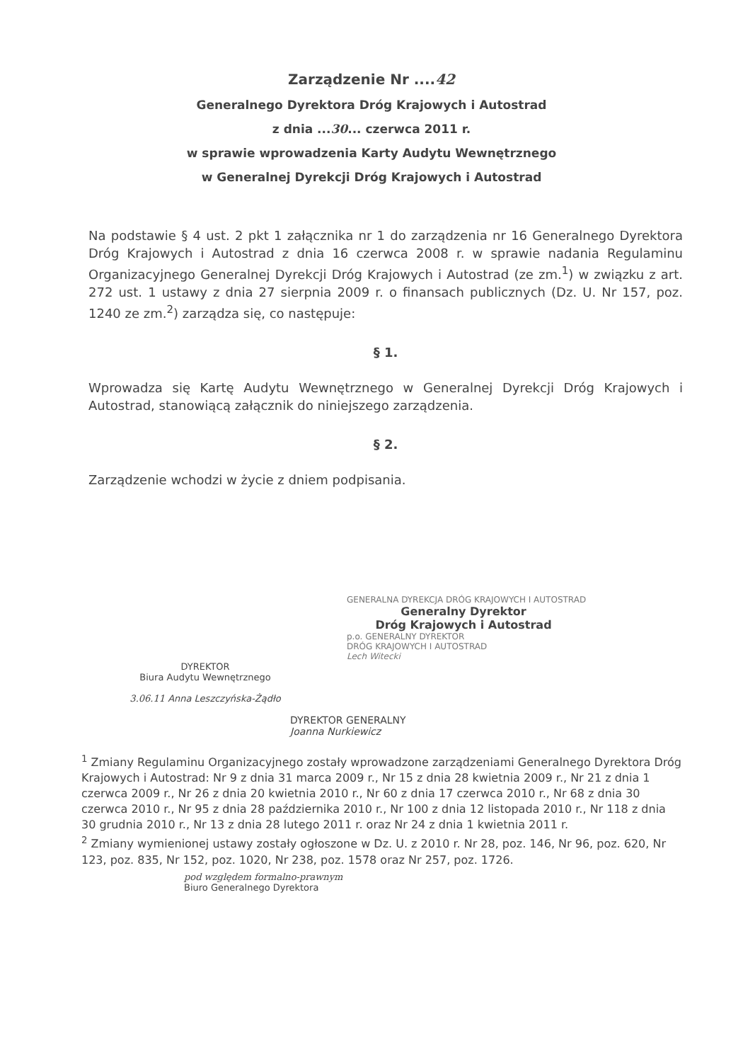Zarządzenie Nr ....42
Generalnego Dyrektora Dróg Krajowych i Autostrad
z dnia ...30... czerwca 2011 r.
w sprawie wprowadzenia Karty Audytu Wewnętrznego
w Generalnej Dyrekcji Dróg Krajowych i Autostrad
Na podstawie § 4 ust. 2 pkt 1 załącznika nr 1 do zarządzenia nr 16 Generalnego Dyrektora Dróg Krajowych i Autostrad z dnia 16 czerwca 2008 r. w sprawie nadania Regulaminu Organizacyjnego Generalnej Dyrekcji Dróg Krajowych i Autostrad (ze zm.<sup>1</sup>) w związku z art. 272 ust. 1 ustawy z dnia 27 sierpnia 2009 r. o finansach publicznych (Dz. U. Nr 157, poz. 1240 ze zm.<sup>2</sup>) zarządza się, co następuje:
§ 1.
Wprowadza się Kartę Audytu Wewnętrznego w Generalnej Dyrekcji Dróg Krajowych i Autostrad, stanowiącą załącznik do niniejszego zarządzenia.
§ 2.
Zarządzenie wchodzi w życie z dniem podpisania.
GENERALNA DYREKCJA DRÓG KRAJOWYCH I AUTOSTRAD
Generalny Dyrektor
Dróg Krajowych i Autostrad
p.o. GENERALNY DYREKTOR
DRÓG KRAJOWYCH I AUTOSTRAD
Lech Witecki
DYREKTOR
Biura Audytu Wewnętrznego
3.06.11 Anna Leszczyńska-Żądło
DYREKTOR GENERALNY
Joanna Nurkiewicz
<sup>1</sup> Zmiany Regulaminu Organizacyjnego zostały wprowadzone zarządzeniami Generalnego Dyrektora Dróg Krajowych i Autostrad: Nr 9 z dnia 31 marca 2009 r., Nr 15 z dnia 28 kwietnia 2009 r., Nr 21 z dnia 1 czerwca 2009 r., Nr 26 z dnia 20 kwietnia 2010 r., Nr 60 z dnia 17 czerwca 2010 r., Nr 68 z dnia 30 czerwca 2010 r., Nr 95 z dnia 28 października 2010 r., Nr 100 z dnia 12 listopada 2010 r., Nr 118 z dnia 30 grudnia 2010 r., Nr 13 z dnia 28 lutego 2011 r. oraz Nr 24 z dnia 1 kwietnia 2011 r.
<sup>2</sup> Zmiany wymienionej ustawy zostały ogłoszone w Dz. U. z 2010 r. Nr 28, poz. 146, Nr 96, poz. 620, Nr 123, poz. 835, Nr 152, poz. 1020, Nr 238, poz. 1578 oraz Nr 257, poz. 1726.
pod względem formalno-prawnym
Biuro Generalnego Dyrektora